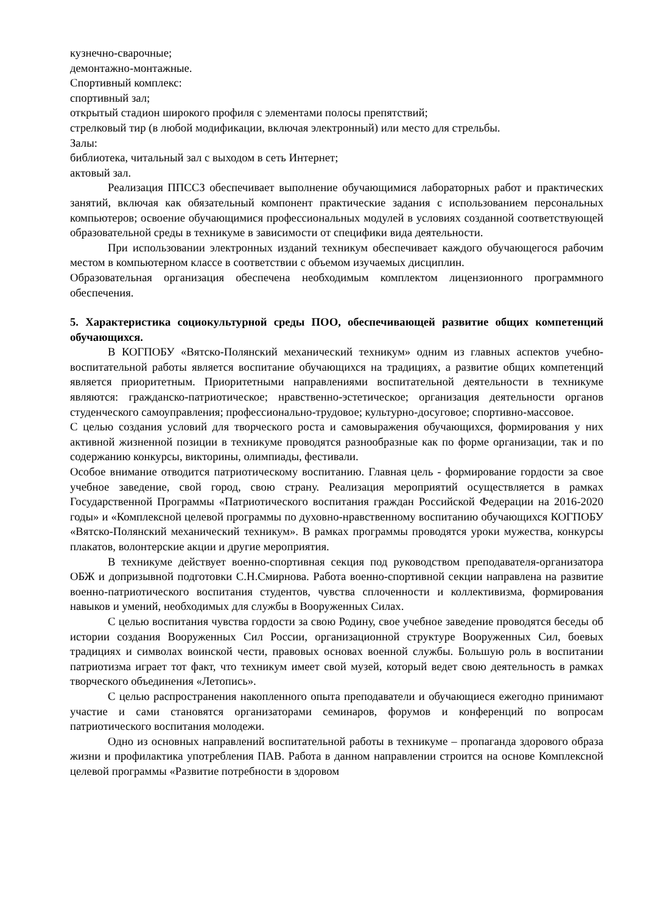кузнечно-сварочные;
демонтажно-монтажные.
Спортивный комплекс:
спортивный зал;
открытый стадион широкого профиля с элементами полосы препятствий;
стрелковый тир (в любой модификации, включая электронный) или место для стрельбы.
Залы:
библиотека, читальный зал с выходом в сеть Интернет;
актовый зал.
Реализация ППССЗ обеспечивает выполнение обучающимися лабораторных работ и практических занятий, включая как обязательный компонент практические задания с использованием персональных компьютеров; освоение обучающимися профессиональных модулей в условиях созданной соответствующей образовательной среды в техникуме в зависимости от специфики вида деятельности.
При использовании электронных изданий техникум обеспечивает каждого обучающегося рабочим местом в компьютерном классе в соответствии с объемом изучаемых дисциплин.
Образовательная организация обеспечена необходимым комплектом лицензионного программного обеспечения.
5. Характеристика социокультурной среды ПОО, обеспечивающей развитие общих компетенций обучающихся.
В КОГПОБУ «Вятско-Полянский механический техникум» одним из главных аспектов учебно-воспитательной работы является воспитание обучающихся на традициях, а развитие общих компетенций является приоритетным. Приоритетными направлениями воспитательной деятельности в техникуме являются: гражданско-патриотическое; нравственно-эстетическое; организация деятельности органов студенческого самоуправления; профессионально-трудовое; культурно-досуговое; спортивно-массовое.
С целью создания условий для творческого роста и самовыражения обучающихся, формирования у них активной жизненной позиции в техникуме проводятся разнообразные как по форме организации, так и по содержанию конкурсы, викторины, олимпиады, фестивали.
Особое внимание отводится патриотическому воспитанию. Главная цель - формирование гордости за свое учебное заведение, свой город, свою страну. Реализация мероприятий осуществляется в рамках Государственной Программы «Патриотического воспитания граждан Российской Федерации на 2016-2020 годы» и «Комплексной целевой программы по духовно-нравственному воспитанию обучающихся КОГПОБУ «Вятско-Полянский механический техникум». В рамках программы проводятся уроки мужества, конкурсы плакатов, волонтерские акции и другие мероприятия.
В техникуме действует военно-спортивная секция под руководством преподавателя-организатора ОБЖ и допризывной подготовки С.Н.Смирнова. Работа военно-спортивной секции направлена на развитие военно-патриотического воспитания студентов, чувства сплоченности и коллективизма, формирования навыков и умений, необходимых для службы в Вооруженных Силах.
С целью воспитания чувства гордости за свою Родину, свое учебное заведение проводятся беседы об истории создания Вооруженных Сил России, организационной структуре Вооруженных Сил, боевых традициях и символах воинской чести, правовых основах военной службы. Большую роль в воспитании патриотизма играет тот факт, что техникум имеет свой музей, который ведет свою деятельность в рамках творческого объединения «Летопись».
С целью распространения накопленного опыта преподаватели и обучающиеся ежегодно принимают участие и сами становятся организаторами семинаров, форумов и конференций по вопросам патриотического воспитания молодежи.
Одно из основных направлений воспитательной работы в техникуме – пропаганда здорового образа жизни и профилактика употребления ПАВ. Работа в данном направлении строится на основе Комплексной целевой программы «Развитие потребности в здоровом